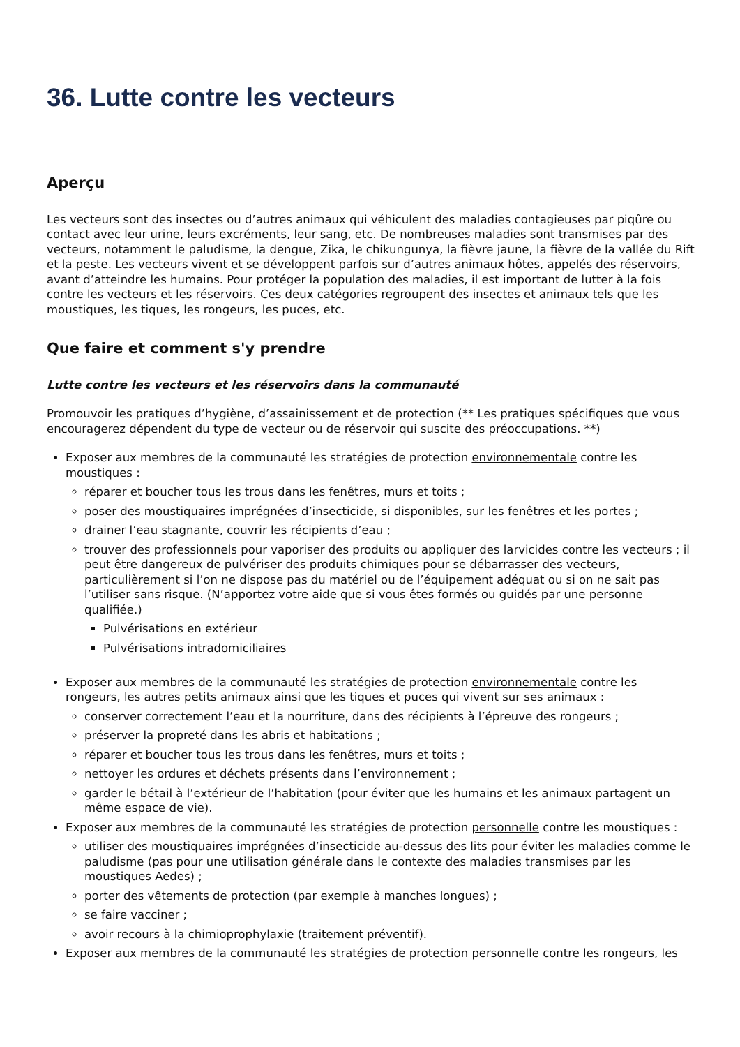36. Lutte contre les vecteurs
Aperçu
Les vecteurs sont des insectes ou d’autres animaux qui véhiculent des maladies contagieuses par piqûre ou contact avec leur urine, leurs excréments, leur sang, etc. De nombreuses maladies sont transmises par des vecteurs, notamment le paludisme, la dengue, Zika, le chikungunya, la fièvre jaune, la fièvre de la vallée du Rift et la peste. Les vecteurs vivent et se développent parfois sur d’autres animaux hôtes, appelés des réservoirs, avant d’atteindre les humains. Pour protéger la population des maladies, il est important de lutter à la fois contre les vecteurs et les réservoirs. Ces deux catégories regroupent des insectes et animaux tels que les moustiques, les tiques, les rongeurs, les puces, etc.
Que faire et comment s'y prendre
Lutte contre les vecteurs et les réservoirs dans la communauté
Promouvoir les pratiques d’hygiène, d’assainissement et de protection (** Les pratiques spécifiques que vous encouragerez dépendent du type de vecteur ou de réservoir qui suscite des préoccupations. **)
Exposer aux membres de la communauté les stratégies de protection environnementale contre les moustiques :
réparer et boucher tous les trous dans les fenêtres, murs et toits ;
poser des moustiquaires imprégnées d’insecticide, si disponibles, sur les fenêtres et les portes ;
drainer l’eau stagnante, couvrir les récipients d’eau ;
trouver des professionnels pour vaporiser des produits ou appliquer des larvicides contre les vecteurs ; il peut être dangereux de pulvériser des produits chimiques pour se débarrasser des vecteurs, particulièrement si l’on ne dispose pas du matériel ou de l’équipement adéquat ou si on ne sait pas l’utiliser sans risque. (N’apportez votre aide que si vous êtes formés ou guidés par une personne qualifiée.)
Pulvérisations en extérieur
Pulvérisations intradomiciliaires
Exposer aux membres de la communauté les stratégies de protection environnementale contre les rongeurs, les autres petits animaux ainsi que les tiques et puces qui vivent sur ses animaux :
conserver correctement l’eau et la nourriture, dans des récipients à l’épreuve des rongeurs ;
préserver la propreté dans les abris et habitations ;
réparer et boucher tous les trous dans les fenêtres, murs et toits ;
nettoyer les ordures et déchets présents dans l’environnement ;
garder le bétail à l’extérieur de l’habitation (pour éviter que les humains et les animaux partagent un même espace de vie).
Exposer aux membres de la communauté les stratégies de protection personnelle contre les moustiques :
utiliser des moustiquaires imprégnées d’insecticide au-dessus des lits pour éviter les maladies comme le paludisme (pas pour une utilisation générale dans le contexte des maladies transmises par les moustiques Aedes) ;
porter des vêtements de protection (par exemple à manches longues) ;
se faire vacciner ;
avoir recours à la chimioprophylaxie (traitement préventif).
Exposer aux membres de la communauté les stratégies de protection personnelle contre les rongeurs, les